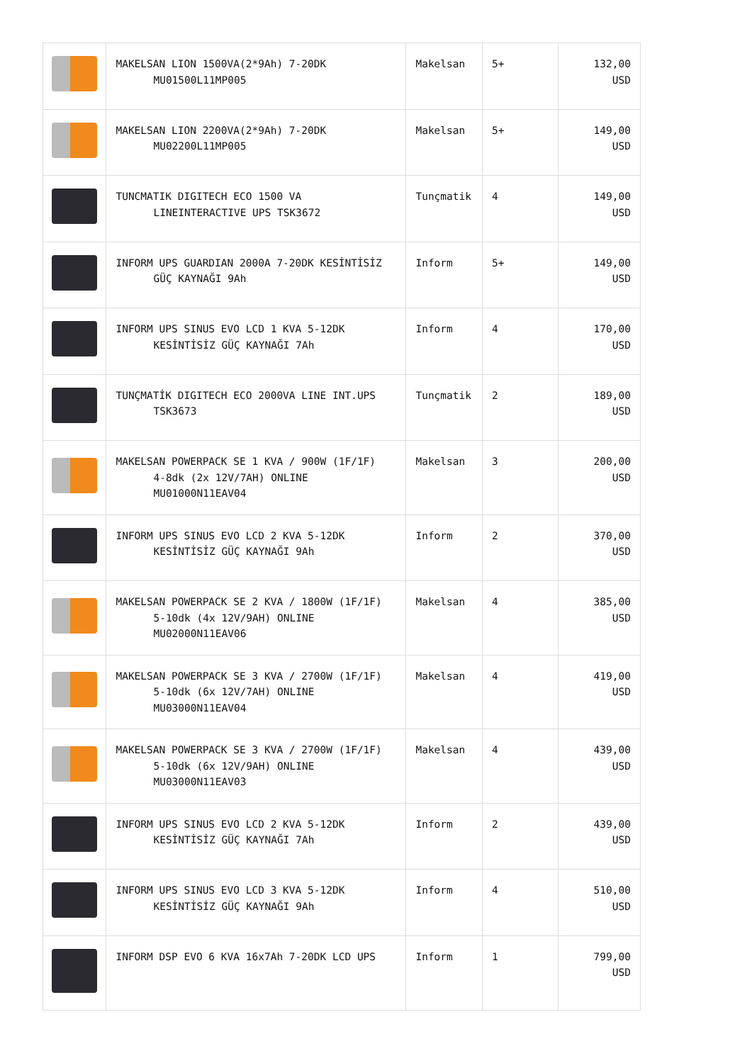| | MAKELSAN LION 1500VA(2*9Ah) 7-20DK MU01500L11MP005 | Makelsan | 5+ | 132,00 USD |
| | MAKELSAN LION 2200VA(2*9Ah) 7-20DK MU02200L11MP005 | Makelsan | 5+ | 149,00 USD |
| | TUNCMATIK DIGITECH ECO 1500 VA LINEINTERACTIVE UPS TSK3672 | Tunçmatik | 4 | 149,00 USD |
| | INFORM UPS GUARDIAN 2000A 7-20DK KESİNTİSİZ GÜÇ KAYNAĞI 9Ah | Inform | 5+ | 149,00 USD |
| | INFORM UPS SINUS EVO LCD 1 KVA 5-12DK KESİNTİSİZ GÜÇ KAYNAĞI 7Ah | Inform | 4 | 170,00 USD |
| | TUNÇMATİK DIGITECH ECO 2000VA LINE INT.UPS TSK3673 | Tunçmatik | 2 | 189,00 USD |
| | MAKELSAN POWERPACK SE 1 KVA / 900W (1F/1F) 4-8dk (2x 12V/7AH) ONLINE MU01000N11EAV04 | Makelsan | 3 | 200,00 USD |
| | INFORM UPS SINUS EVO LCD 2 KVA 5-12DK KESİNTİSİZ GÜÇ KAYNAĞI 9Ah | Inform | 2 | 370,00 USD |
| | MAKELSAN POWERPACK SE 2 KVA / 1800W (1F/1F) 5-10dk (4x 12V/9AH) ONLINE MU02000N11EAV06 | Makelsan | 4 | 385,00 USD |
| | MAKELSAN POWERPACK SE 3 KVA / 2700W (1F/1F) 5-10dk (6x 12V/7AH) ONLINE MU03000N11EAV04 | Makelsan | 4 | 419,00 USD |
| | MAKELSAN POWERPACK SE 3 KVA / 2700W (1F/1F) 5-10dk (6x 12V/9AH) ONLINE MU03000N11EAV03 | Makelsan | 4 | 439,00 USD |
| | INFORM UPS SINUS EVO LCD 2 KVA 5-12DK KESİNTİSİZ GÜÇ KAYNAĞI 7Ah | Inform | 2 | 439,00 USD |
| | INFORM UPS SINUS EVO LCD 3 KVA 5-12DK KESİNTİSİZ GÜÇ KAYNAĞI 9Ah | Inform | 4 | 510,00 USD |
| | INFORM DSP EVO 6 KVA 16x7Ah 7-20DK LCD UPS | Inform | 1 | 799,00 USD |